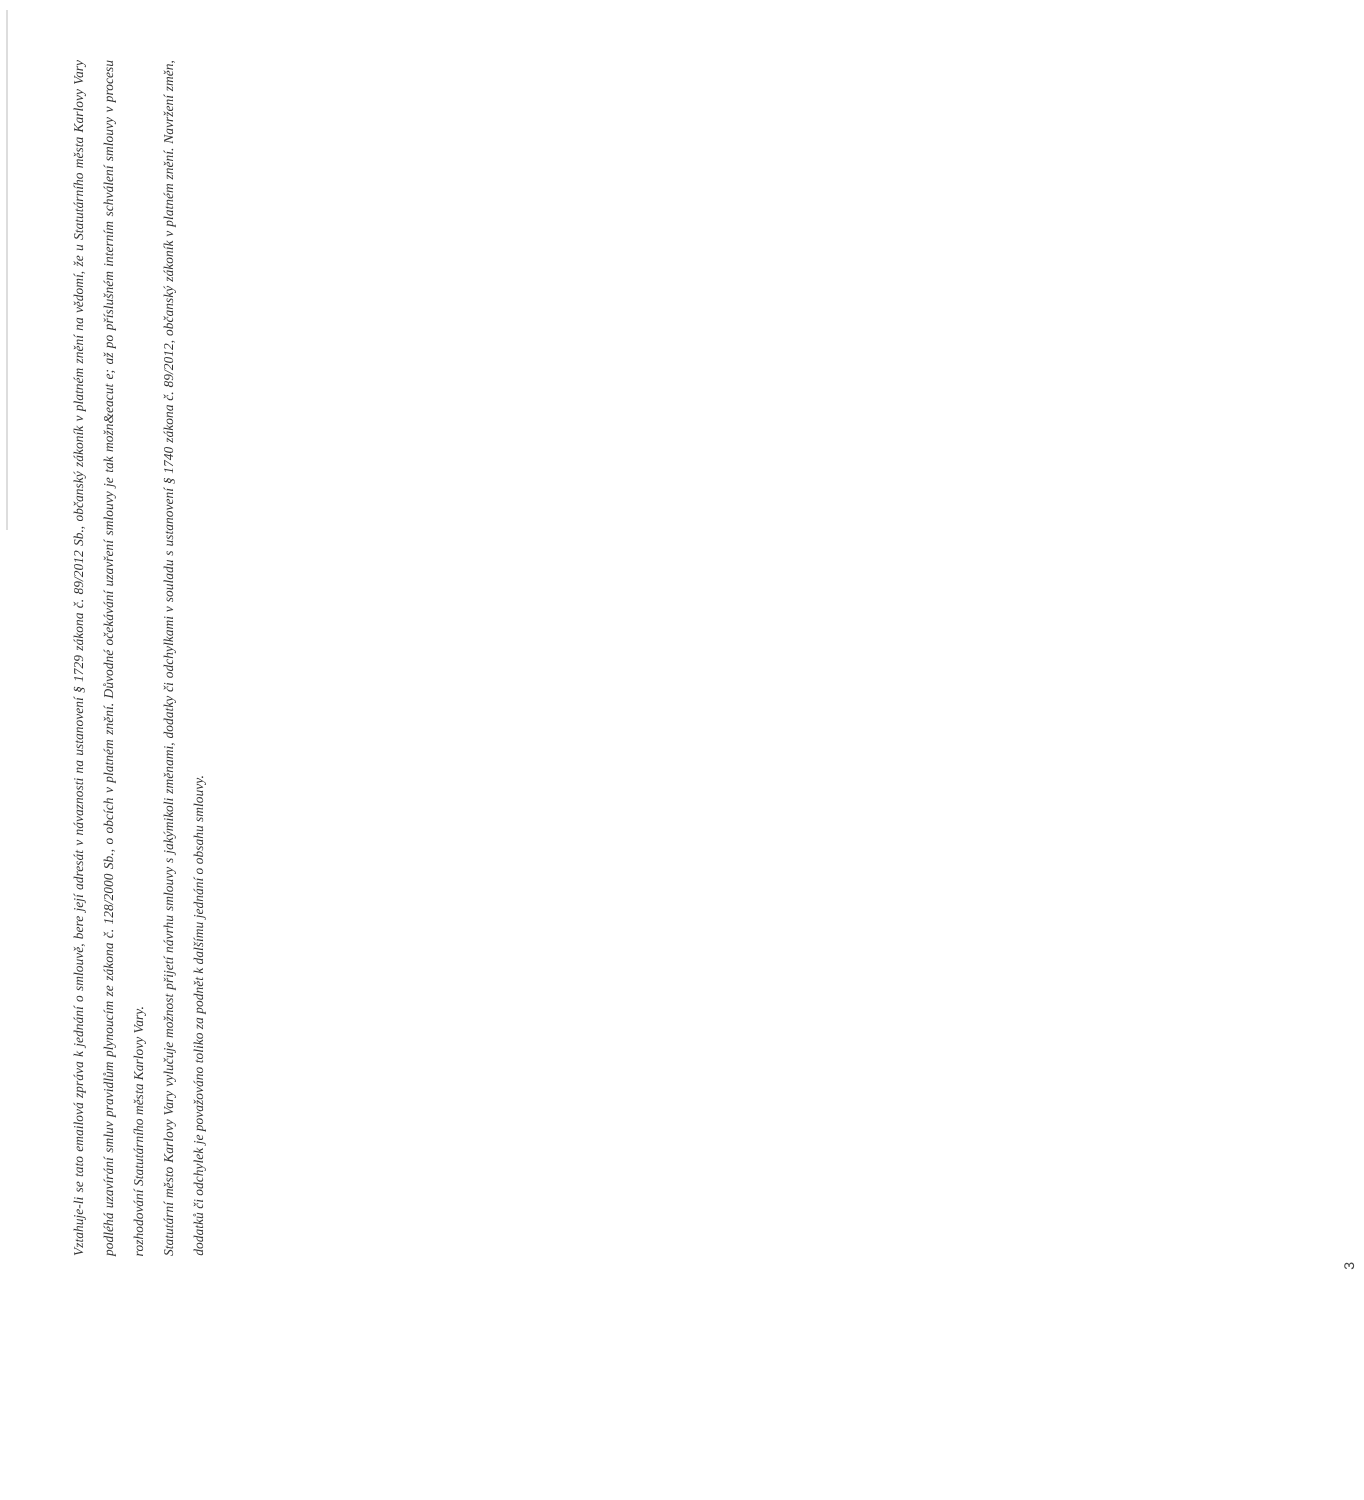Vztahuje-li se tato emailová zpráva k jednání o smlouvě, bere její adresát v návaznosti na ustanovení § 1729 zákona č. 89/2012 Sb., občanský zákoník v platném znění na vědomí, že u Statutárního města Karlovy Vary podléhá uzavírání smluv pravidlům plynoucím ze zákona č. 128/2000 Sb., o obcích v platném znění. Důvodné očekávání uzavření smlouvy je tak možn&eacut e; až po příslušném interním schválení smlouvy v procesu rozhodování Statutárního města Karlovy Vary.
Statutární město Karlovy Vary vylučuje možnost přijetí návrhu smlouvy s jakýmikoli změnami, dodatky či odchylkami v souladu s ustanovení § 1740 zákona č. 89/2012, občanský zákoník v platném znění. Navržení změn, dodatků či odchylek je považováno toliko za podnět k dalšímu jednání o obsahu smlouvy.
3